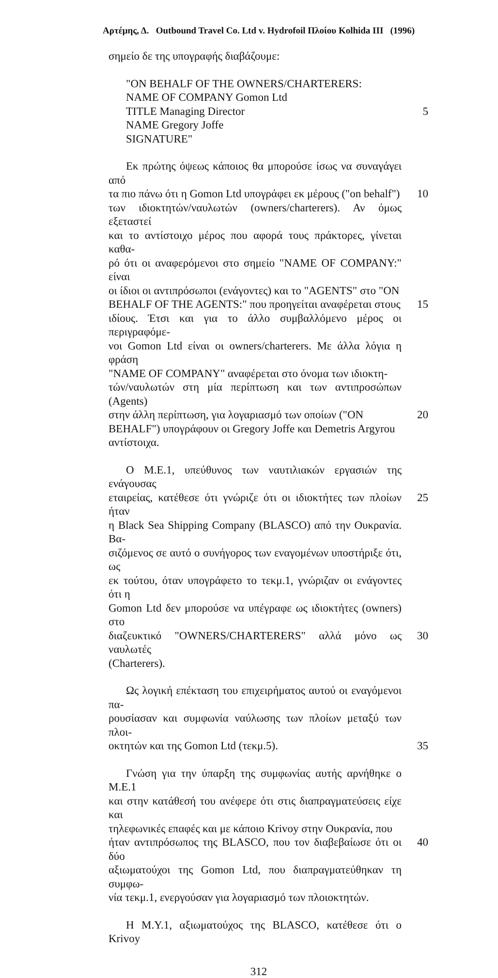Αρτέμης, Δ. Outbound Travel Co. Ltd v. Hydrofoil Πλοίου Kolhida III (1996)
σημείο δε της υπογραφής διαβάζουμε:
"ON BEHALF OF THE OWNERS/CHARTERERS:
NAME OF COMPANY Gomon Ltd
TITLE Managing Director 5
NAME Gregory Joffe
SIGNATURE"
Εκ πρώτης όψεως κάποιος θα μπορούσε ίσως να συναγάγει από
τα πιο πάνω ότι η Gomon Ltd υπογράφει εκ μέρους ("on behalf")
10
των ιδιοκτητών/ναυλωτών (owners/charterers). Αν όμως εξεταστεί
και το αντίστοιχο μέρος που αφορά τους πράκτορες, γίνεται καθα-
ρό ότι οι αναφερόμενοι στο σημείο "NAME OF COMPANY:" είναι
οι ίδιοι οι αντιπρόσωποι (ενάγοντες) και το "AGENTS" στο "ON
BEHALF OF THE AGENTS:" που προηγείται αναφέρεται στους
15
ιδίους. Έτσι και για το άλλο συμβαλλόμενο μέρος οι περιγραφόμε-
νοι Gomon Ltd είναι οι owners/charterers. Με άλλα λόγια η φράση
"NAME OF COMPANY" αναφέρεται στο όνομα των ιδιοκτη-
τών/ναυλωτών στη μία περίπτωση και των αντιπροσώπων (Agents)
στην άλλη περίπτωση, για λογαριασμό των οποίων ("ON
20
BEHALF") υπογράφουν οι Gregory Joffe και Demetris Argyrou
αντίστοιχα.
Ο Μ.Ε.1, υπεύθυνος των ναυτιλιακών εργασιών της ενάγουσας
εταιρείας, κατέθεσε ότι γνώριζε ότι οι ιδιοκτήτες των πλοίων ήταν
25
η Black Sea Shipping Company (BLASCO) από την Ουκρανία. Βα-
σιζόμενος σε αυτό ο συνήγορος των εναγομένων υποστήριξε ότι, ως
εκ τούτου, όταν υπογράφετο το τεκμ.1, γνώριζαν οι ενάγοντες ότι η
Gomon Ltd δεν μπορούσε να υπέγραφε ως ιδιοκτήτες (owners) στο
διαζευκτικό "OWNERS/CHARTERERS" αλλά μόνο ως ναυλωτές
30
(Charterers).
Ως λογική επέκταση του επιχειρήματος αυτού οι εναγόμενοι πα-
ρουσίασαν και συμφωνία ναύλωσης των πλοίων μεταξύ των πλοι-
οκτητών και της Gomon Ltd (τεκμ.5). 35
Γνώση για την ύπαρξη της συμφωνίας αυτής αρνήθηκε ο Μ.Ε.1
και στην κατάθεσή του ανέφερε ότι στις διαπραγματεύσεις είχε και
τηλεφωνικές επαφές και με κάποιο Krivoy στην Ουκρανία, που
ήταν αντιπρόσωπος της BLASCO, που τον διαβεβαίωσε ότι οι δύο
40
αξιωματούχοι της Gomon Ltd, που διαπραγματεύθηκαν τη συμφω-
νία τεκμ.1, ενεργούσαν για λογαριασμό των πλοιοκτητών.
Η Μ.Υ.1, αξιωματούχος της BLASCO, κατέθεσε ότι ο Krivoy
312